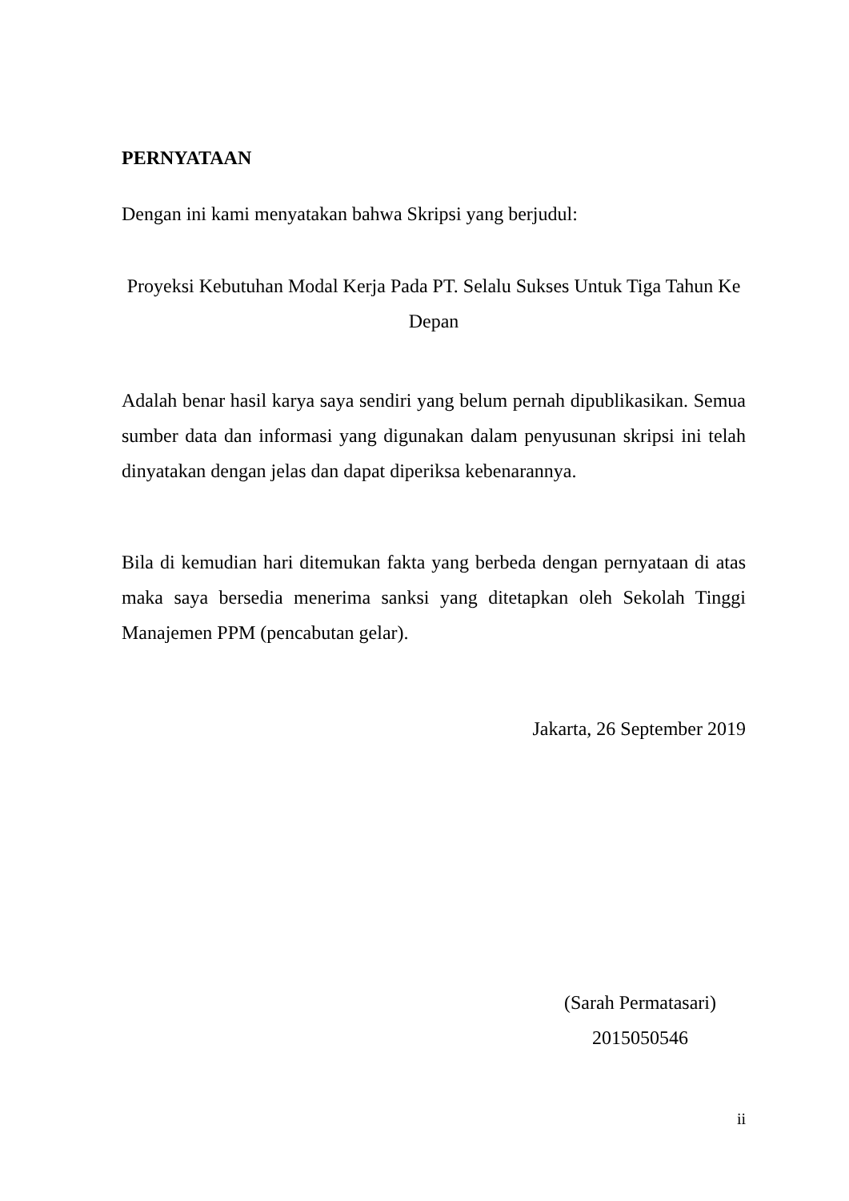PERNYATAAN
Dengan ini kami menyatakan bahwa Skripsi yang berjudul:
Proyeksi Kebutuhan Modal Kerja Pada PT. Selalu Sukses Untuk Tiga Tahun Ke Depan
Adalah benar hasil karya saya sendiri yang belum pernah dipublikasikan. Semua sumber data dan informasi yang digunakan dalam penyusunan skripsi ini telah dinyatakan dengan jelas dan dapat diperiksa kebenarannya.
Bila di kemudian hari ditemukan fakta yang berbeda dengan pernyataan di atas maka saya bersedia menerima sanksi yang ditetapkan oleh Sekolah Tinggi Manajemen PPM (pencabutan gelar).
Jakarta, 26 September 2019
(Sarah Permatasari)
2015050546
ii